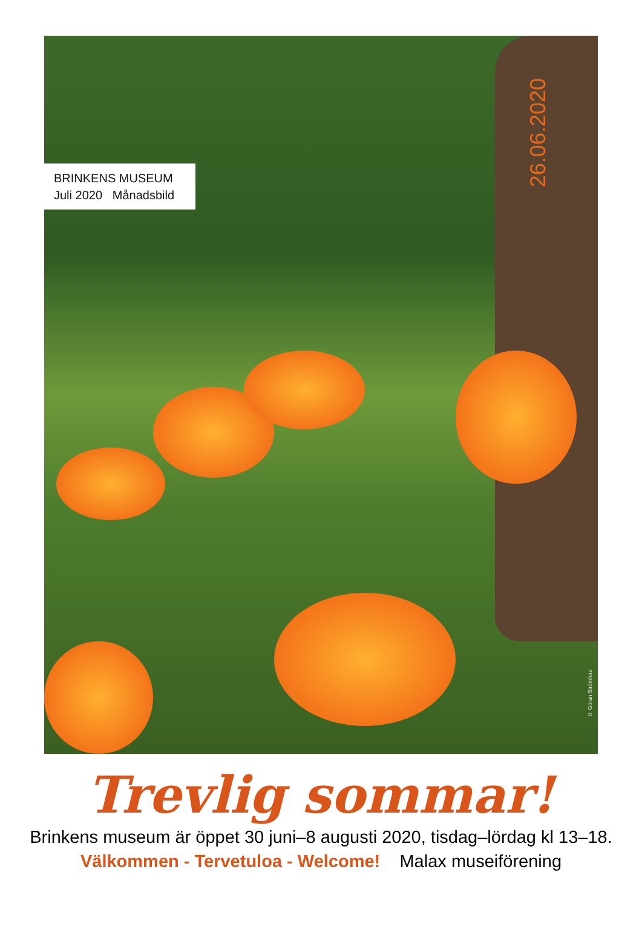BRINKENS MUSEUM
Juli 2020 Månadsbild
26.06.2020
© Göran Strömfors
Trevlig sommar!
Brinkens museum är öppet 30 juni–8 augusti 2020, tisdag–lördag kl 13–18.
Välkommen - Tervetuloa - Welcome! Malax museiförening